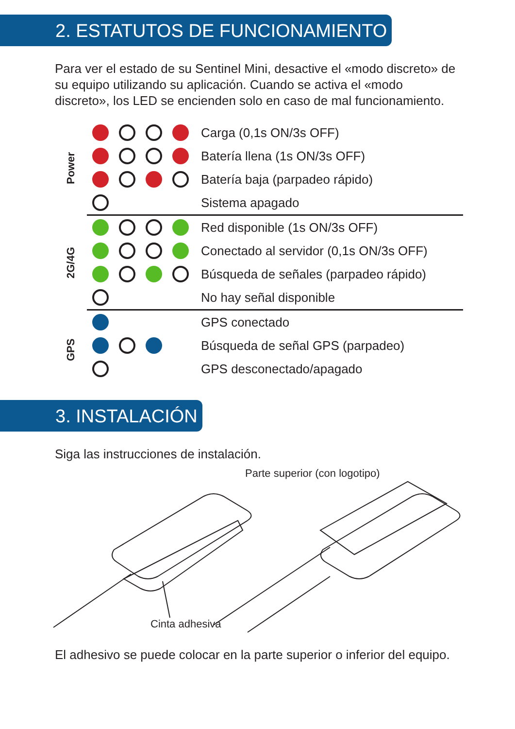2. ESTATUTOS DE FUNCIONAMIENTO
Para ver el estado de su Sentinel Mini, desactive el «modo discreto» de su equipo utilizando su aplicación. Cuando se activa el «modo discreto», los LED se encienden solo en caso de mal funcionamiento.
| Power | | | | | Carga (0,1s ON/3s OFF) |
| | | | | | Batería llena (1s ON/3s OFF) |
| | | | | | Batería baja (parpadeo rápido) |
| | | | | | Sistema apagado |
| 2G/4G | | | | | Red disponible (1s ON/3s OFF) |
| | | | | | Conectado al servidor (0,1s ON/3s OFF) |
| | | | | | Búsqueda de señales (parpadeo rápido) |
| | | | | | No hay señal disponible |
| GPS | | | | | GPS conectado |
| | | | | | Búsqueda de señal GPS (parpadeo) |
| | | | | | GPS desconectado/apagado |
3. INSTALACIÓN
Siga las instrucciones de instalación.
Parte superior (con logotipo)
Cinta adhesiva
El adhesivo se puede colocar en la parte superior o inferior del equipo.